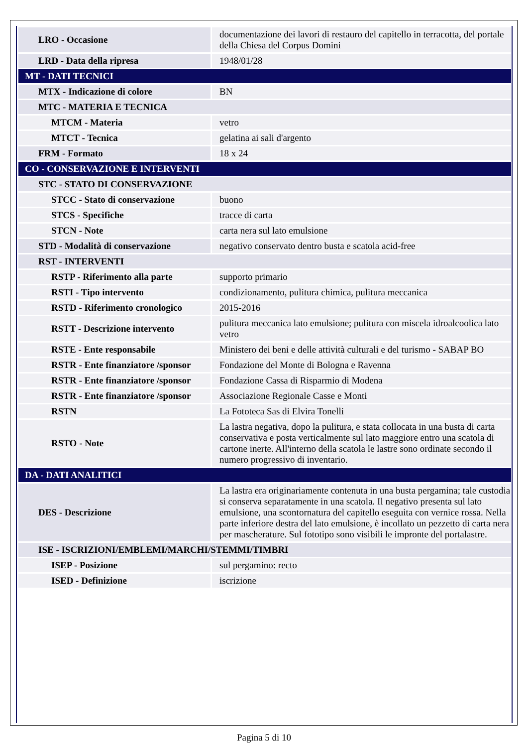| LRO - Occasione | documentazione dei lavori di restauro del capitello in terracotta, del portale della Chiesa del Corpus Domini |
| LRD - Data della ripresa | 1948/01/28 |
| MT - DATI TECNICI | |
| MTX - Indicazione di colore | BN |
| MTC - MATERIA E TECNICA | |
| MTCM - Materia | vetro |
| MTCT - Tecnica | gelatina ai sali d'argento |
| FRM - Formato | 18 x 24 |
| CO - CONSERVAZIONE E INTERVENTI | |
| STC - STATO DI CONSERVAZIONE | |
| STCC - Stato di conservazione | buono |
| STCS - Specifiche | tracce di carta |
| STCN - Note | carta nera sul lato emulsione |
| STD - Modalità di conservazione | negativo conservato dentro busta e scatola acid-free |
| RST - INTERVENTI | |
| RSTP - Riferimento alla parte | supporto primario |
| RSTI - Tipo intervento | condizionamento, pulitura chimica, pulitura meccanica |
| RSTD - Riferimento cronologico | 2015-2016 |
| RSTT - Descrizione intervento | pulitura meccanica lato emulsione; pulitura con miscela idroalcoolica lato vetro |
| RSTE - Ente responsabile | Ministero dei beni e delle attività culturali e del turismo - SABAP BO |
| RSTR - Ente finanziatore /sponsor | Fondazione del Monte di Bologna e Ravenna |
| RSTR - Ente finanziatore /sponsor | Fondazione Cassa di Risparmio di Modena |
| RSTR - Ente finanziatore /sponsor | Associazione Regionale Casse e Monti |
| RSTN | La Fototeca Sas di Elvira Tonelli |
| RSTO - Note | La lastra negativa, dopo la pulitura, e stata collocata in una busta di carta conservativa e posta verticalmente sul lato maggiore entro una scatola di cartone inerte. All'interno della scatola le lastre sono ordinate secondo il numero progressivo di inventario. |
| DA - DATI ANALITICI | |
| DES - Descrizione | La lastra era originariamente contenuta in una busta pergamina; tale custodia si conserva separatamente in una scatola. Il negativo presenta sul lato emulsione, una scontornatura del capitello eseguita con vernice rossa. Nella parte inferiore destra del lato emulsione, è incollato un pezzetto di carta nera per mascherature. Sul fototipo sono visibili le impronte del portalastre. |
| ISE - ISCRIZIONI/EMBLEMI/MARCHI/STEMMI/TIMBRI | |
| ISEP - Posizione | sul pergamino: recto |
| ISED - Definizione | iscrizione |
Pagina 5 di 10